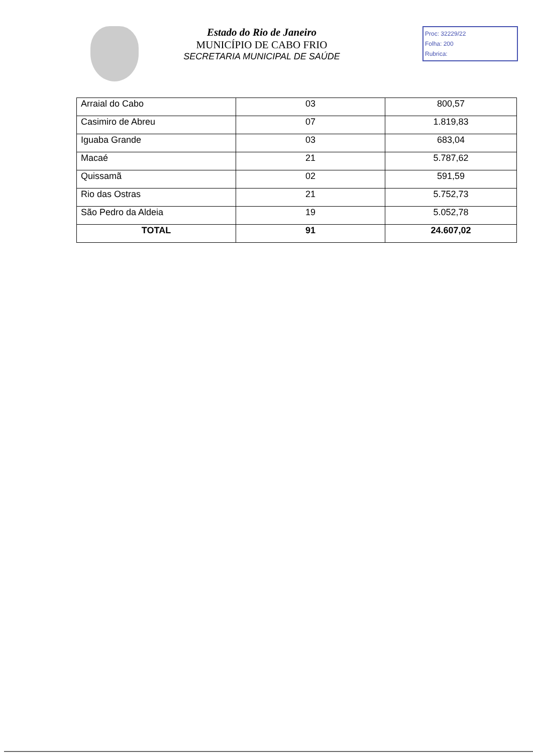Estado do Rio de Janeiro
MUNICÍPIO DE CABO FRIO
SECRETARIA MUNICIPAL DE SAÚDE
Proc: 32229/22
Folha: 200
Rubrica:
| Arraial do Cabo | 03 | 800,57 |
| Casimiro de Abreu | 07 | 1.819,83 |
| Iguaba Grande | 03 | 683,04 |
| Macaé | 21 | 5.787,62 |
| Quissamã | 02 | 591,59 |
| Rio das Ostras | 21 | 5.752,73 |
| São Pedro da Aldeia | 19 | 5.052,78 |
| TOTAL | 91 | 24.607,02 |